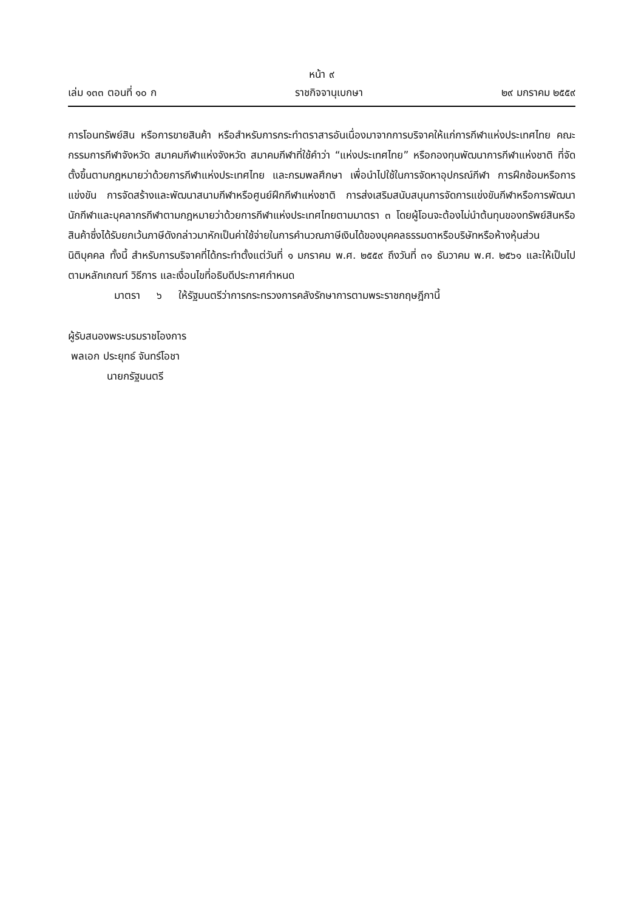หน้า ๙
เล่ม ๑๓๓ ตอนที่ ๑๐ ก ราชกิจจานุเบกษา ๒๙ มกราคม ๒๕๕๙
การโอนทรัพย์สิน หรือการขายสินค้า หรือสำหรับการกระทำตราสารอันเนื่องมาจากการบริจาคให้แก่การกีฬาแห่งประเทศไทย คณะกรรมการกีฬาจังหวัด สมาคมกีฬาแห่งจังหวัด สมาคมกีฬาที่ใช้คำว่า “แห่งประเทศไทย” หรือกองทุนพัฒนาการกีฬาแห่งชาติ ที่จัดตั้งขึ้นตามกฎหมายว่าด้วยการกีฬาแห่งประเทศไทย และกรมพลศึกษา เพื่อนำไปใช้ในการจัดหาอุปกรณ์กีฬา การฝึกซ้อมหรือการแข่งขัน การจัดสร้างและพัฒนาสนามกีฬาหรือศูนย์ฝึกกีฬาแห่งชาติ การส่งเสริมสนับสนุนการจัดการแข่งขันกีฬาหรือการพัฒนานักกีฬาและบุคลากรกีฬาตามกฎหมายว่าด้วยการกีฬาแห่งประเทศไทยตามมาตรา ๓ โดยผู้โอนจะต้องไม่นำต้นทุนของทรัพย์สินหรือสินค้าซึ่งได้รับยกเว้นภาษีดังกล่าวมาหักเป็นค่าใช้จ่ายในการคำนวณภาษีเงินได้ของบุคคลธรรมดาหรือบริษัทหรือห้างหุ้นส่วนนิติบุคคล ทั้งนี้ สำหรับการบริจาคที่ได้กระทำตั้งแต่วันที่ ๑ มกราคม พ.ศ. ๒๕๕๙ ถึงวันที่ ๓๑ ธันวาคม พ.ศ. ๒๕๖๑ และให้เป็นไปตามหลักเกณฑ์ วิธีการ และเงื่อนไขที่อธิบดีประกาศกำหนด
มาตรา ๖ ให้รัฐมนตรีว่าการกระทรวงการคลังรักษาการตามพระราชกฤษฎีกานี้
ผู้รับสนองพระบรมราชโองการ
พลเอก ประยุทธ์ จันทร์โอชา
นายกรัฐมนตรี